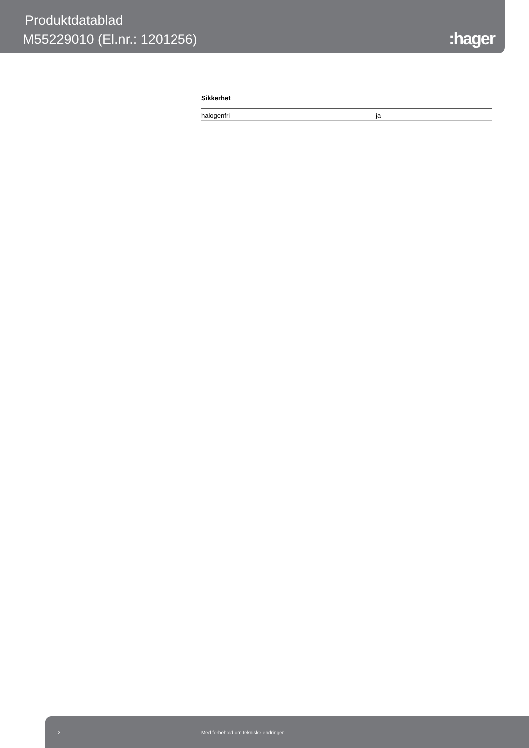Produktdatablad
M55229010 (El.nr.: 1201256)
:hager
Sikkerhet
| halogenfri | ja |
2 Med forbehold om tekniske endringer